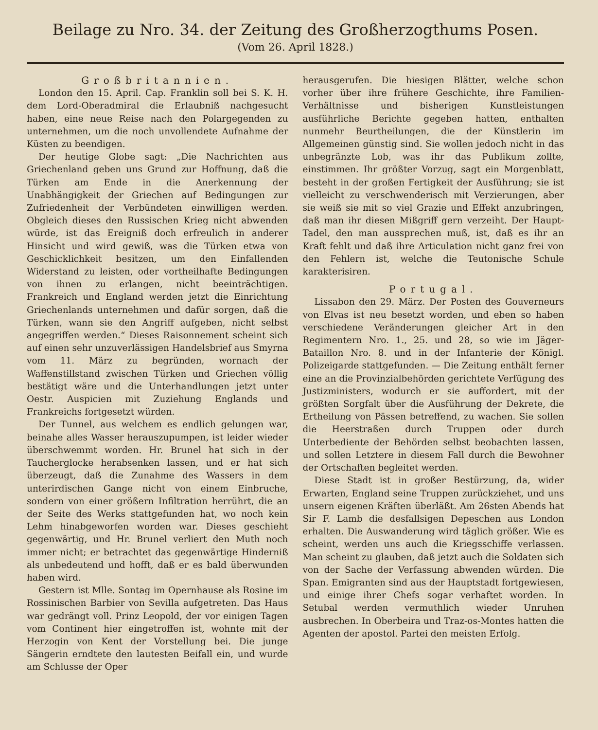Beilage zu Nro. 34. der Zeitung des Großherzogthums Posen.
(Vom 26. April 1828.)
Großbritannien.
London den 15. April. Cap. Franklin soll bei S. K. H. dem Lord-Oberadmiral die Erlaubniß nachgesucht haben, eine neue Reise nach den Polargegenden zu unternehmen, um die noch unvollendete Aufnahme der Küsten zu beendigen.
Der heutige Globe sagt: „Die Nachrichten aus Griechenland geben uns Grund zur Hoffnung, daß die Türken am Ende in die Anerkennung der Unabhängigkeit der Griechen auf Bedingungen zur Zufriedenheit der Verbündeten einwilligen werden. Obgleich dieses den Russischen Krieg nicht abwenden würde, ist das Ereigniß doch erfreulich in anderer Hinsicht und wird gewiß, was die Türken etwa von Geschicklichkeit besitzen, um den Einfallenden Widerstand zu leisten, oder vortheilhafte Bedingungen von ihnen zu erlangen, nicht beeinträchtigen. Frankreich und England werden jetzt die Einrichtung Griechenlands unternehmen und dafür sorgen, daß die Türken, wann sie den Angriff aufgeben, nicht selbst angegriffen werden.“ Dieses Raisonnement scheint sich auf einen sehr unzuverlässigen Handelsbrief aus Smyrna vom 11. März zu begründen, wornach der Waffenstillstand zwischen Türken und Griechen völlig bestätigt wäre und die Unterhandlungen jetzt unter Oestr. Auspicien mit Zuziehung Englands und Frankreichs fortgesetzt würden.
Der Tunnel, aus welchem es endlich gelungen war, beinahe alles Wasser herauszupumpen, ist leider wieder überschwemmt worden. Hr. Brunel hat sich in der Taucherglocke herabsenken lassen, und er hat sich überzeugt, daß die Zunahme des Wassers in dem unterirdischen Gange nicht von einem Einbruche, sondern von einer größern Infiltration herrührt, die an der Seite des Werks stattgefunden hat, wo noch kein Lehm hinabgeworfen worden war. Dieses geschieht gegenwärtig, und Hr. Brunel verliert den Muth noch immer nicht; er betrachtet das gegenwärtige Hinderniß als unbedeutend und hofft, daß er es bald überwunden haben wird.
Gestern ist Mlle. Sontag im Opernhause als Rosine im Rossinischen Barbier von Sevilla aufgetreten. Das Haus war gedrängt voll. Prinz Leopold, der vor einigen Tagen vom Continent hier eingetroffen ist, wohnte mit der Herzogin von Kent der Vorstellung bei. Die junge Sängerin erndtete den lautesten Beifall ein, und wurde am Schlusse der Oper
herausgerufen. Die hiesigen Blätter, welche schon vorher über ihre frühere Geschichte, ihre Familien-Verhältnisse und bisherigen Kunstleistungen ausführliche Berichte gegeben hatten, enthalten nunmehr Beurtheilungen, die der Künstlerin im Allgemeinen günstig sind. Sie wollen jedoch nicht in das unbegränzte Lob, was ihr das Publikum zollte, einstimmen. Ihr größter Vorzug, sagt ein Morgenblatt, besteht in der großen Fertigkeit der Ausführung; sie ist vielleicht zu verschwenderisch mit Verzierungen, aber sie weiß sie mit so viel Grazie und Effekt anzubringen, daß man ihr diesen Mißgriff gern verzeiht. Der Haupt-Tadel, den man aussprechen muß, ist, daß es ihr an Kraft fehlt und daß ihre Articulation nicht ganz frei von den Fehlern ist, welche die Teutonische Schule karakterisiren.
Portugal.
Lissabon den 29. März. Der Posten des Gouverneurs von Elvas ist neu besetzt worden, und eben so haben verschiedene Veränderungen gleicher Art in den Regimentern Nro. 1., 25. und 28, so wie im Jäger-Bataillon Nro. 8. und in der Infanterie der Königl. Polizeigarde stattgefunden. — Die Zeitung enthält ferner eine an die Provinzialbehörden gerichtete Verfügung des Justizministers, wodurch er sie auffordert, mit der größten Sorgfalt über die Ausführung der Dekrete, die Ertheilung von Pässen betreffend, zu wachen. Sie sollen die Heerstraßen durch Truppen oder durch Unterbediente der Behörden selbst beobachten lassen, und sollen Letztere in diesem Fall durch die Bewohner der Ortschaften begleitet werden.
Diese Stadt ist in großer Bestürzung, da, wider Erwarten, England seine Truppen zurückziehet, und uns unsern eigenen Kräften überläßt. Am 26sten Abends hat Sir F. Lamb die desfallsigen Depeschen aus London erhalten. Die Auswanderung wird täglich größer. Wie es scheint, werden uns auch die Kriegsschiffe verlassen. Man scheint zu glauben, daß jetzt auch die Soldaten sich von der Sache der Verfassung abwenden würden. Die Span. Emigranten sind aus der Hauptstadt fortgewiesen, und einige ihrer Chefs sogar verhaftet worden. In Setubal werden vermuthlich wieder Unruhen ausbrechen. In Oberbeira und Traz-os-Montes hatten die Agenten der apostol. Partei den meisten Erfolg.